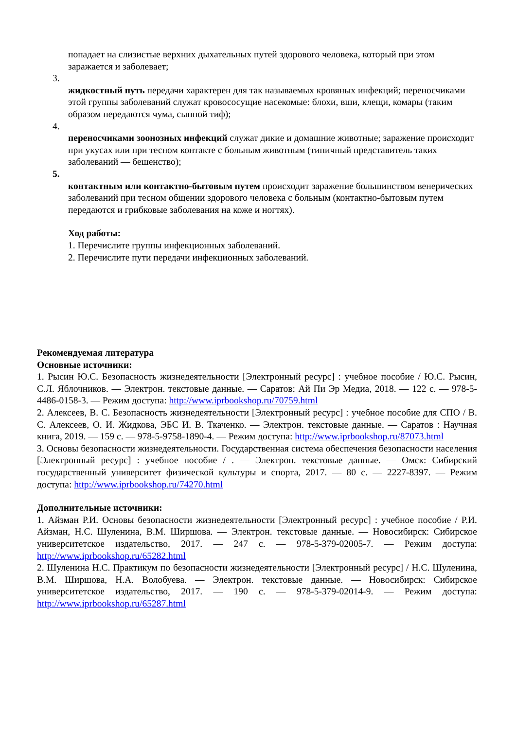попадает на слизистые верхних дыхательных путей здорового человека, который при этом заражается и заболевает;
3.
жидкостный путь передачи характерен для так называемых кровяных инфекций; переносчиками этой группы заболеваний служат кровососущие насекомые: блохи, вши, клещи, комары (таким образом передаются чума, сыпной тиф);
4.
переносчиками зоонозных инфекций служат дикие и домашние животные; заражение происходит при укусах или при тесном контакте с больным животным (типичный представитель таких заболеваний — бешенство);
5.
контактным или контактно-бытовым путем происходит заражение большинством венерических заболеваний при тесном общении здорового человека с больным (контактно-бытовым путем передаются и грибковые заболевания на коже и ногтях).
Ход работы:
1. Перечислите группы инфекционных заболеваний.
2. Перечислите пути передачи инфекционных заболеваний.
Рекомендуемая литература
Основные источники:
1. Рысин Ю.С. Безопасность жизнедеятельности [Электронный ресурс] : учебное пособие / Ю.С. Рысин, С.Л. Яблочников. — Электрон. текстовые данные. — Саратов: Ай Пи Эр Медиа, 2018. — 122 с. — 978-5-4486-0158-3. — Режим доступа: http://www.iprbookshop.ru/70759.html
2. Алексеев, В. С. Безопасность жизнедеятельности [Электронный ресурс] : учебное пособие для СПО / В. С. Алексеев, О. И. Жидкова, ЭБС И. В. Ткаченко. — Электрон. текстовые данные. — Саратов : Научная книга, 2019. — 159 с. — 978-5-9758-1890-4. — Режим доступа: http://www.iprbookshop.ru/87073.html
3. Основы безопасности жизнедеятельности. Государственная система обеспечения безопасности населения [Электронный ресурс] : учебное пособие / . — Электрон. текстовые данные. — Омск: Сибирский государственный университет физической культуры и спорта, 2017. — 80 с. — 2227-8397. — Режим доступа: http://www.iprbookshop.ru/74270.html
Дополнительные источники:
1. Айзман Р.И. Основы безопасности жизнедеятельности [Электронный ресурс] : учебное пособие / Р.И. Айзман, Н.С. Шуленина, В.М. Ширшова. — Электрон. текстовые данные. — Новосибирск: Сибирское университетское издательство, 2017. — 247 с. — 978-5-379-02005-7. — Режим доступа: http://www.iprbookshop.ru/65282.html
2. Шуленина Н.С. Практикум по безопасности жизнедеятельности [Электронный ресурс] / Н.С. Шуленина, В.М. Ширшова, Н.А. Волобуева. — Электрон. текстовые данные. — Новосибирск: Сибирское университетское издательство, 2017. — 190 с. — 978-5-379-02014-9. — Режим доступа: http://www.iprbookshop.ru/65287.html